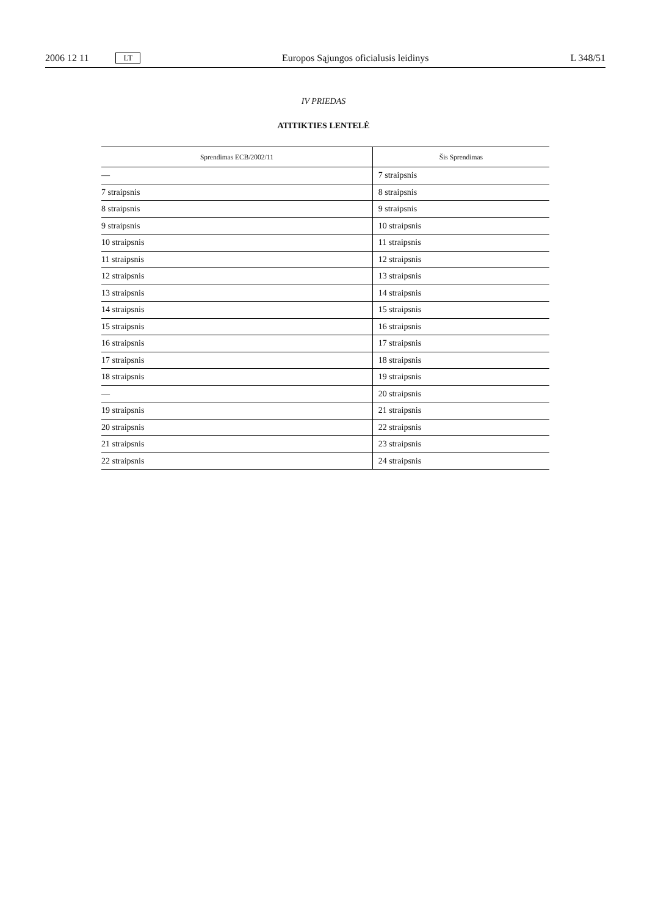2006 12 11 LT Europos Sąjungos oficialusis leidinys L 348/51
IV PRIEDAS
ATITIKTIES LENTELĖ
| Sprendimas ECB/2002/11 | Šis Sprendimas |
| --- | --- |
| — | 7 straipsnis |
| 7 straipsnis | 8 straipsnis |
| 8 straipsnis | 9 straipsnis |
| 9 straipsnis | 10 straipsnis |
| 10 straipsnis | 11 straipsnis |
| 11 straipsnis | 12 straipsnis |
| 12 straipsnis | 13 straipsnis |
| 13 straipsnis | 14 straipsnis |
| 14 straipsnis | 15 straipsnis |
| 15 straipsnis | 16 straipsnis |
| 16 straipsnis | 17 straipsnis |
| 17 straipsnis | 18 straipsnis |
| 18 straipsnis | 19 straipsnis |
| — | 20 straipsnis |
| 19 straipsnis | 21 straipsnis |
| 20 straipsnis | 22 straipsnis |
| 21 straipsnis | 23 straipsnis |
| 22 straipsnis | 24 straipsnis |